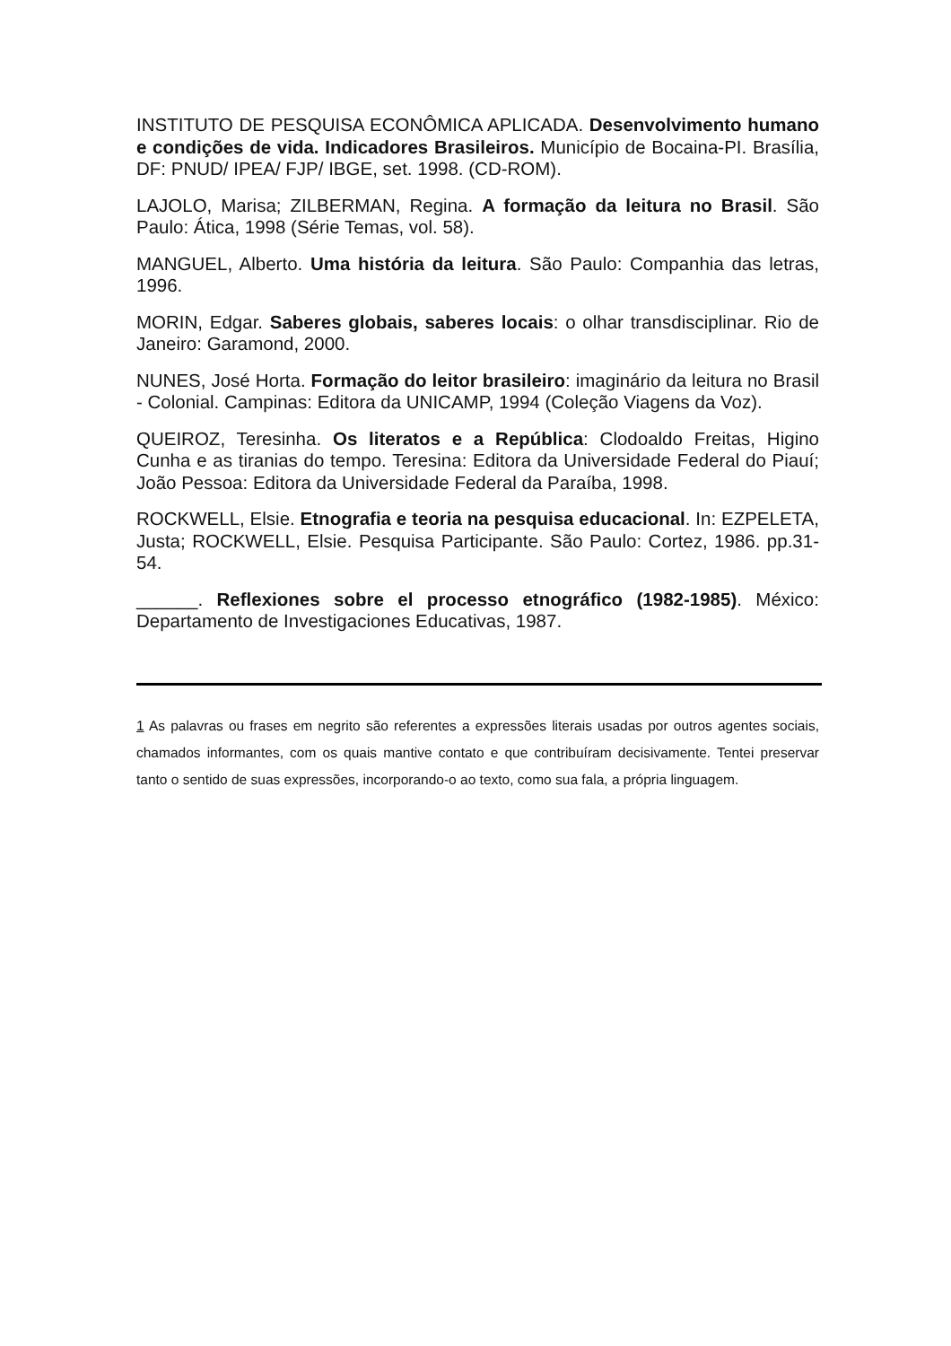INSTITUTO DE PESQUISA ECONÔMICA APLICADA. Desenvolvimento humano e condições de vida. Indicadores Brasileiros. Município de Bocaina-PI. Brasília, DF: PNUD/ IPEA/ FJP/ IBGE, set. 1998. (CD-ROM).
LAJOLO, Marisa; ZILBERMAN, Regina. A formação da leitura no Brasil. São Paulo: Ática, 1998 (Série Temas, vol. 58).
MANGUEL, Alberto. Uma história da leitura. São Paulo: Companhia das letras, 1996.
MORIN, Edgar. Saberes globais, saberes locais: o olhar transdisciplinar. Rio de Janeiro: Garamond, 2000.
NUNES, José Horta. Formação do leitor brasileiro: imaginário da leitura no Brasil - Colonial. Campinas: Editora da UNICAMP, 1994 (Coleção Viagens da Voz).
QUEIROZ, Teresinha. Os literatos e a República: Clodoaldo Freitas, Higino Cunha e as tiranias do tempo. Teresina: Editora da Universidade Federal do Piauí; João Pessoa: Editora da Universidade Federal da Paraíba, 1998.
ROCKWELL, Elsie. Etnografia e teoria na pesquisa educacional. In: EZPELETA, Justa; ROCKWELL, Elsie. Pesquisa Participante. São Paulo: Cortez, 1986. pp.31-54.
______. Reflexiones sobre el processo etnográfico (1982-1985). México: Departamento de Investigaciones Educativas, 1987.
1 As palavras ou frases em negrito são referentes a expressões literais usadas por outros agentes sociais, chamados informantes, com os quais mantive contato e que contribuíram decisivamente. Tentei preservar tanto o sentido de suas expressões, incorporando-o ao texto, como sua fala, a própria linguagem.